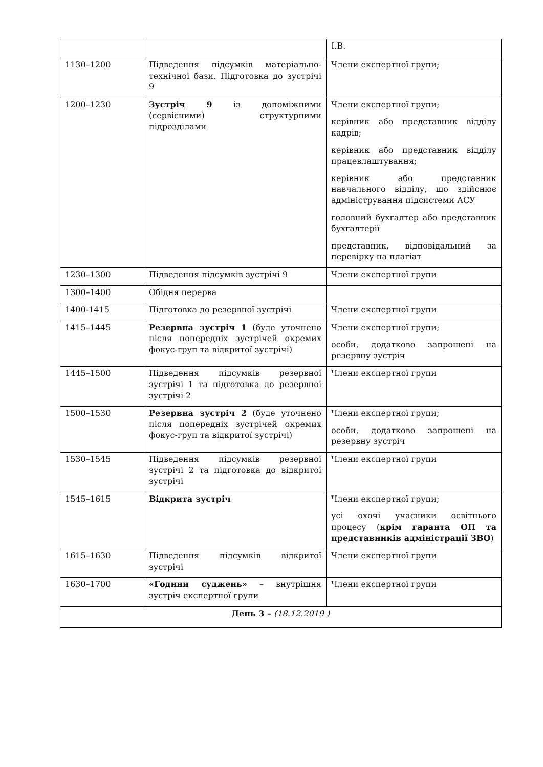| | | І.В. |
| 1130–1200 | Підведення підсумків матеріально-технічної бази. Підготовка до зустрічі 9 | Члени експертної групи; |
| 1200–1230 | Зустріч 9 із допоміжними (сервісними) структурними підрозділами | Члени експертної групи; керівник або представник відділу кадрів; керівник або представник відділу працевлаштування; керівник або представник навчального відділу, що здійснює адміністрування підсистеми АСУ головний бухгалтер або представник бухгалтерії представник, відповідальний за перевірку на плагіат |
| 1230–1300 | Підведення підсумків зустрічі 9 | Члени експертної групи |
| 1300–1400 | Обідня перерва | |
| 1400-1415 | Підготовка до резервної зустрічі | Члени експертної групи |
| 1415–1445 | Резервна зустріч 1 (буде уточнено після попередніх зустрічей окремих фокус-груп та відкритої зустрічі) | Члени експертної групи; особи, додатково запрошені на резервну зустріч |
| 1445–1500 | Підведення підсумків резервної зустрічі 1 та підготовка до резервної зустрічі 2 | Члени експертної групи |
| 1500–1530 | Резервна зустріч 2 (буде уточнено після попередніх зустрічей окремих фокус-груп та відкритої зустрічі) | Члени експертної групи; особи, додатково запрошені на резервну зустріч |
| 1530–1545 | Підведення підсумків резервної зустрічі 2 та підготовка до відкритої зустрічі | Члени експертної групи |
| 1545–1615 | Відкрита зустріч | Члени експертної групи; усі охочі учасники освітнього процесу ( крім гаранта ОП та представників адміністрації ЗВО ) |
| 1615–1630 | Підведення підсумків відкритої зустрічі | Члени експертної групи |
| 1630–1700 | «Години суджень» – внутрішня зустріч експертної групи | Члени експертної групи |
| День 3 – (18.12.2019 ) | | |